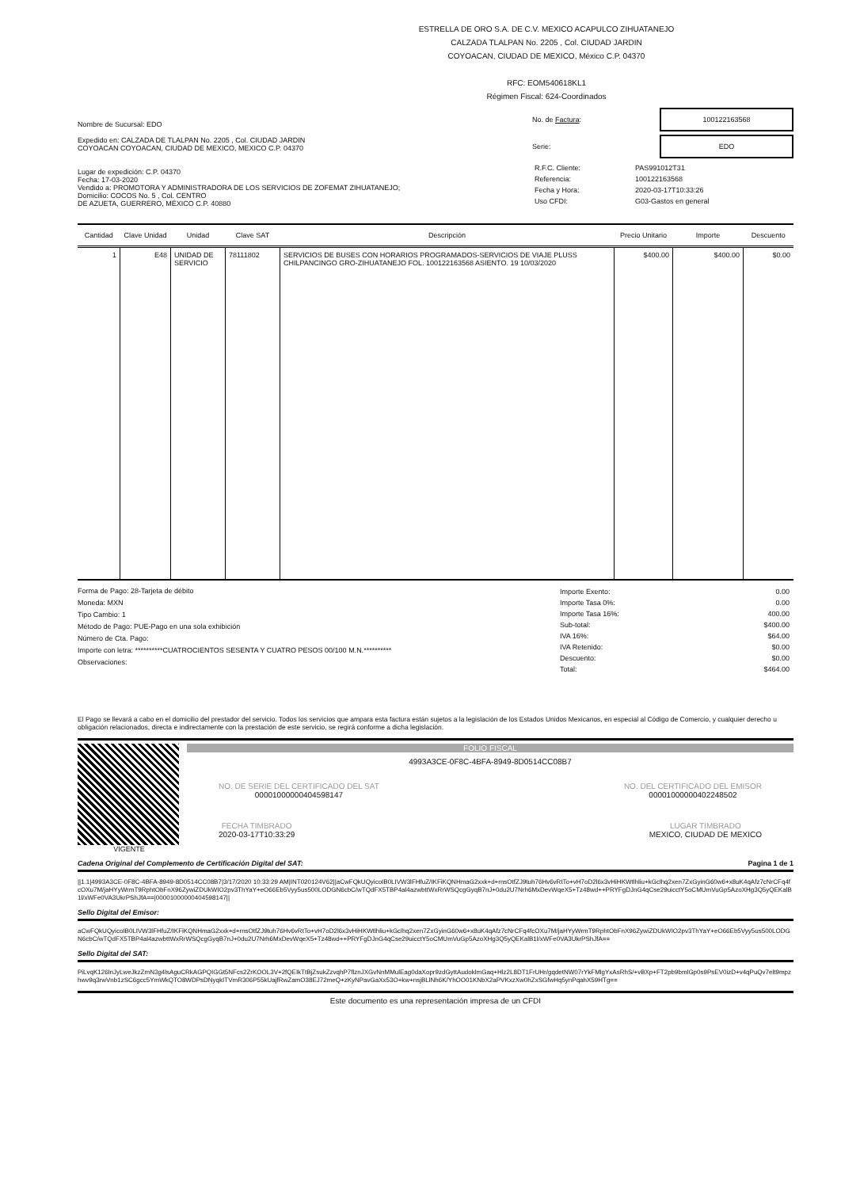ESTRELLA DE ORO S.A. DE C.V. MEXICO ACAPULCO ZIHUATANEJO
CALZADA TLALPAN No. 2205 , Col. CIUDAD JARDIN
COYOACAN, CIUDAD DE MEXICO, México C.P. 04370
RFC: EOM540618KL1
Régimen Fiscal: 624-Coordinados
Nombre de Sucursal: EDO
Expedido en: CALZADA DE TLALPAN No. 2205 , Col. CIUDAD JARDIN
COYOACAN COYOACAN, CIUDAD DE MEXICO, MEXICO C.P. 04370
Lugar de expedición: C.P. 04370
Fecha: 17-03-2020
Vendido a: PROMOTORA Y ADMINISTRADORA DE LOS SERVICIOS DE ZOFEMAT ZIHUATANEJO;
Domicilio: COCOS No. 5 , Col. CENTRO
DE AZUETA, GUERRERO, MÉXICO C.P. 40880
No. de Factura:
100122163568
Serie:
EDO
| R.F.C. Cliente: | PAS991012T31 |
| Referencia: | 100122163568 |
| Fecha y Hora: | 2020-03-17T10:33:26 |
| Uso CFDI: | G03-Gastos en general |
| Cantidad | Clave Unidad | Unidad | Clave SAT | Descripción | Precio Unitario | Importe | Descuento |
| --- | --- | --- | --- | --- | --- | --- | --- |
| 1 | E48 | UNIDAD DE SERVICIO | 78111802 | SERVICIOS DE BUSES CON HORARIOS PROGRAMADOS-SERVICIOS DE VIAJE PLUSS CHILPANCINGO GRO-ZIHUATANEJO FOL. 100122163568 ASIENTO. 19 10/03/2020 | $400.00 | $400.00 | $0.00 |
Forma de Pago: 28-Tarjeta de débito
Moneda: MXN
Tipo Cambio: 1
Método de Pago: PUE-Pago en una sola exhibición
Número de Cta. Pago:
Importe con letra: **********CUATROCIENTOS SESENTA Y CUATRO PESOS 00/100 M.N.**********
Observaciones:
| Importe Exento: | 0.00 |
| Importe Tasa 0%: | 0.00 |
| Importe Tasa 16%: | 400.00 |
| Sub-total: | $400.00 |
| IVA 16%: | $64.00 |
| IVA Retenido: | $0.00 |
| Descuento: | $0.00 |
| Total: | $464.00 |
El Pago se llevará a cabo en el domicilio del prestador del servicio. Todos los servicios que ampara esta factura están sujetos a la legislación de los Estados Unidos Mexicanos, en especial al Código de Comercio, y cualquier derecho u obligación relacionados, directa e indirectamente con la prestación de este servicio, se regirá conforme a dicha legislación.
VIGENTE FOLIO FISCAL
4993A3CE-0F8C-4BFA-8949-8D0514CC08B7
NO. DE SERIE DEL CERTIFICADO DEL SAT
00001000000404598147
NO. DEL CERTIFICADO DEL EMISOR
00001000000402248502
FECHA TIMBRADO
2020-03-17T10:33:29
LUGAR TIMBRADO
MEXICO, CIUDAD DE MEXICO
Cadena Original del Complemento de Certificación Digital del SAT: Pagina 1 de 1
||1.1|4993A3CE-0F8C-4BFA-8949-8D0514CC08B7|3/17/2020 10:33:29 AM|INT020124V62||aCwFQkUQyicoIB0LIVW3lFHfuZ/IKFiKQNHmaG2xxk+d+rnsOtfZJ9tuh76Hv6vRtTo+vH7oD2l6x3vHiHKWtlhliu+kGclhq2xen7ZxGyinG60w6+x8uK4qAfz7cNrCFq4fcOXu7M/jaHYyWrmT9RphtObFnX96ZywiZDUkWIO2pv3ThYaY+eO66Eb5Vyy5us500LODGN6cbC/wTQdFX5TBP4al4azwbttWxRrWSQcgGyqB7nJ+0du2U7Nrh6MxDevWqeX5+Tz48wd++PRYFgDJnG4qCse29uicctY5oCMUmVuGp5AzoXHg3Q5yQEKalB1l/xWFe0VA3UkrPShJfA==|00001000000404598147||
Sello Digital del Emisor:
aCwFQkUQyicoIB0LIVW3lFHfuZ/IKFiKQNHmaG2xxk+d+rnsOtfZJ9tuh76Hv6vRtTo+vH7oD2l6x3vHiHKWtlhliu+kGclhq2xen7ZxGyinG60w6+x8uK4qAfz7cNrCFq4fcOXu7M/jaHYyWrmT9RphtObFnX96ZywiZDUkWIO2pv3ThYaY+eO66Eb5Vyy5us500LODGN6cbC/wTQdFX5TBP4al4azwbttWxRrWSQcgGyqB7nJ+0du2U7Nrh6MxDevWqeX5+Tz48wd++PRYFgDJnG4qCse29uicctY5oCMUmVuGp5AzoXHg3Q5yQEKalB1l/xWFe0VA3UkrPShJfA==
Sello Digital del SAT:
PiLvqK126lnJyLweJkzZmN3g4lsAguCRkAGPQIGGt5NFcs2ZrKOOL3V+2fQEIkTtBjZsukZzvqhP7flznJXGvNnMMulEag0daXopr9zdGyttAudoklmGaq+Hlz2L8DT1FrUHr/gqdetNW07rYkFMlgYxAsRhS/+vBXp+FT2pb9bmlGp0s9PsEV0izD+v4qPuQv7elt9mpzhwv9q3rwVnb1zSC6gcc5YmWkQTO8WDPsDNyqkITVmR306P55kUajfRwZamO38EJ72meQ+zKyNPavGaXx53O+kw+nsjBLlNh6K/YhOO01KNbX2aPVKxzXw0hZxSGfwHq5ynPqahX59HTg==
Este documento es una representación impresa de un CFDI